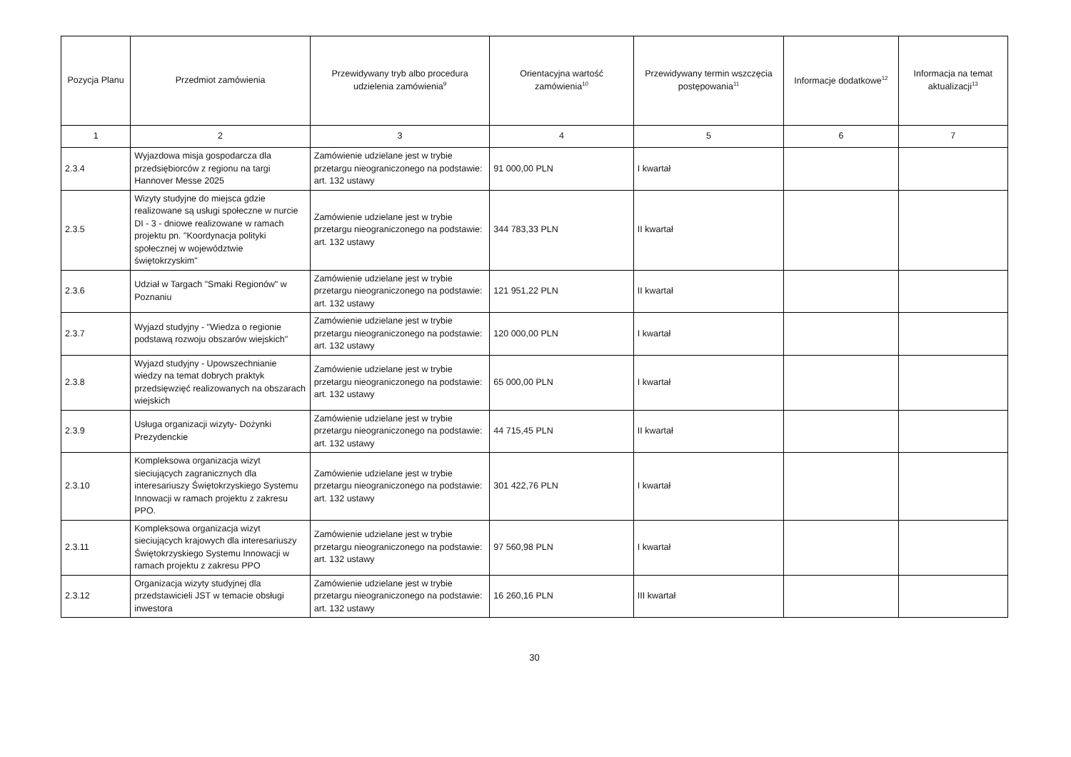| Pozycja Planu | Przedmiot zamówienia | Przewidywany tryb albo procedura udzielenia zamówienia<sup>9</sup> | Orientacyjna wartość zamówienia<sup>10</sup> | Przewidywany termin wszczęcia postępowania<sup>11</sup> | Informacje dodatkowe<sup>12</sup> | Informacja na temat aktualizacji<sup>13</sup> |
| --- | --- | --- | --- | --- | --- | --- |
| 1 | 2 | 3 | 4 | 5 | 6 | 7 |
| 2.3.4 | Wyjazdowa misja gospodarcza dla przedsiębiorców z regionu na targi Hannover Messe 2025 | Zamówienie udzielane jest w trybie przetargu nieograniczonego na podstawie: art. 132 ustawy | 91 000,00 PLN | I kwartał | | |
| 2.3.5 | Wizyty studyjne do miejsca gdzie realizowane są usługi społeczne w nurcie DI - 3 - dniowe realizowane w ramach projektu pn. "Koordynacja polityki społecznej w województwie świętokrzyskim" | Zamówienie udzielane jest w trybie przetargu nieograniczonego na podstawie: art. 132 ustawy | 344 783,33 PLN | II kwartał | | |
| 2.3.6 | Udział w Targach "Smaki Regionów" w Poznaniu | Zamówienie udzielane jest w trybie przetargu nieograniczonego na podstawie: art. 132 ustawy | 121 951,22 PLN | II kwartał | | |
| 2.3.7 | Wyjazd studyjny - "Wiedza o regionie podstawą rozwoju obszarów wiejskich" | Zamówienie udzielane jest w trybie przetargu nieograniczonego na podstawie: art. 132 ustawy | 120 000,00 PLN | I kwartał | | |
| 2.3.8 | Wyjazd studyjny - Upowszechnianie wiedzy na temat dobrych praktyk przedsięwzięć realizowanych na obszarach wiejskich | Zamówienie udzielane jest w trybie przetargu nieograniczonego na podstawie: art. 132 ustawy | 65 000,00 PLN | I kwartał | | |
| 2.3.9 | Usługa organizacji wizyty- Dożynki Prezydenckie | Zamówienie udzielane jest w trybie przetargu nieograniczonego na podstawie: art. 132 ustawy | 44 715,45 PLN | II kwartał | | |
| 2.3.10 | Kompleksowa organizacja wizyt sieciujących zagranicznych dla interesariuszy Świętokrzyskiego Systemu Innowacji w ramach projektu z zakresu PPO. | Zamówienie udzielane jest w trybie przetargu nieograniczonego na podstawie: art. 132 ustawy | 301 422,76 PLN | I kwartał | | |
| 2.3.11 | Kompleksowa organizacja wizyt sieciujących krajowych dla interesariuszy Świętokrzyskiego Systemu Innowacji w ramach projektu z zakresu PPO | Zamówienie udzielane jest w trybie przetargu nieograniczonego na podstawie: art. 132 ustawy | 97 560,98 PLN | I kwartał | | |
| 2.3.12 | Organizacja wizyty studyjnej dla przedstawicieli JST w temacie obsługi inwestora | Zamówienie udzielane jest w trybie przetargu nieograniczonego na podstawie: art. 132 ustawy | 16 260,16 PLN | III kwartał | | |
30